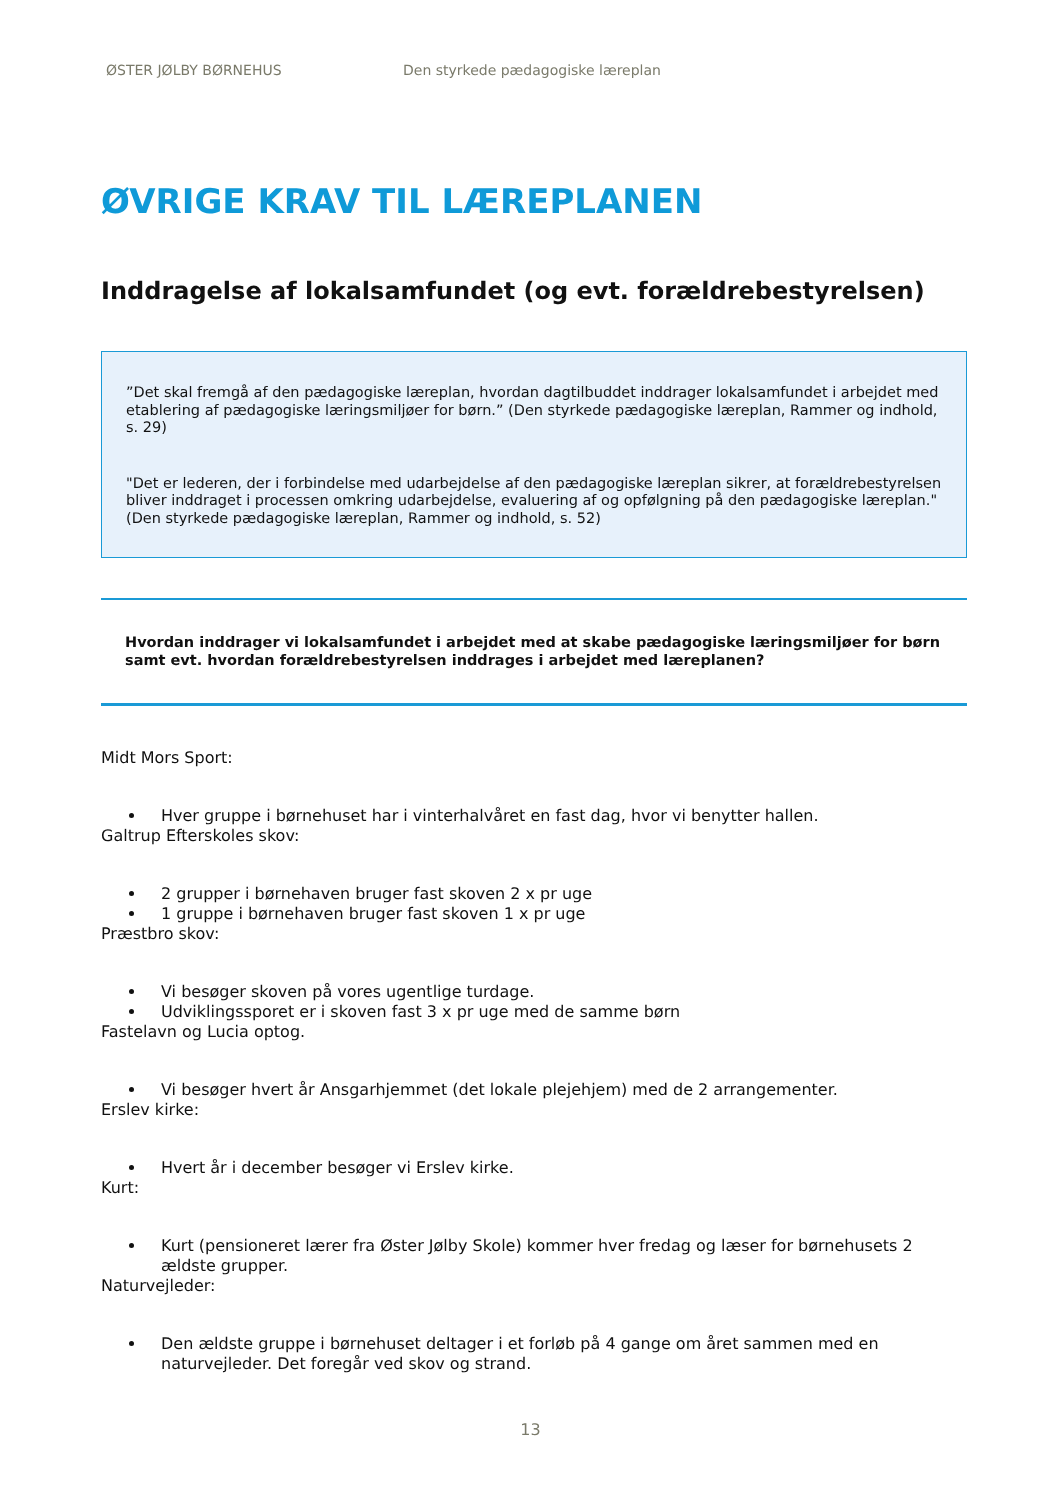ØSTER JØLBY BØRNEHUS Den styrkede pædagogiske læreplan
ØVRIGE KRAV TIL LÆREPLANEN
Inddragelse af lokalsamfundet (og evt. forældrebestyrelsen)
”Det skal fremgå af den pædagogiske læreplan, hvordan dagtilbuddet inddrager lokalsamfundet i arbejdet med etablering af pædagogiske læringsmiljøer for børn.” (Den styrkede pædagogiske læreplan, Rammer og indhold, s. 29)
"Det er lederen, der i forbindelse med udarbejdelse af den pædagogiske læreplan sikrer, at forældrebestyrelsen bliver inddraget i processen omkring udarbejdelse, evaluering af og opfølgning på den pædagogiske læreplan." (Den styrkede pædagogiske læreplan, Rammer og indhold, s. 52)
Hvordan inddrager vi lokalsamfundet i arbejdet med at skabe pædagogiske læringsmiljøer for børn samt evt. hvordan forældrebestyrelsen inddrages i arbejdet med læreplanen?
Midt Mors Sport:
Hver gruppe i børnehuset har i vinterhalvåret en fast dag, hvor vi benytter hallen.
Galtrup Efterskoles skov:
2 grupper i børnehaven bruger fast skoven 2 x pr uge
1 gruppe i børnehaven bruger fast skoven 1 x pr uge
Præstbro skov:
Vi besøger skoven på vores ugentlige turdage.
Udviklingssporet er i skoven fast 3 x pr uge med de samme børn
Fastelavn og Lucia optog.
Vi besøger hvert år Ansgarhjemmet (det lokale plejehjem) med de 2 arrangementer.
Erslev kirke:
Hvert år i december besøger vi Erslev kirke.
Kurt:
Kurt (pensioneret lærer fra Øster Jølby Skole) kommer hver fredag og læser for børnehusets 2 ældste grupper.
Naturvejleder:
Den ældste gruppe i børnehuset deltager i et forløb på 4 gange om året sammen med en naturvejleder. Det foregår ved skov og strand.
13